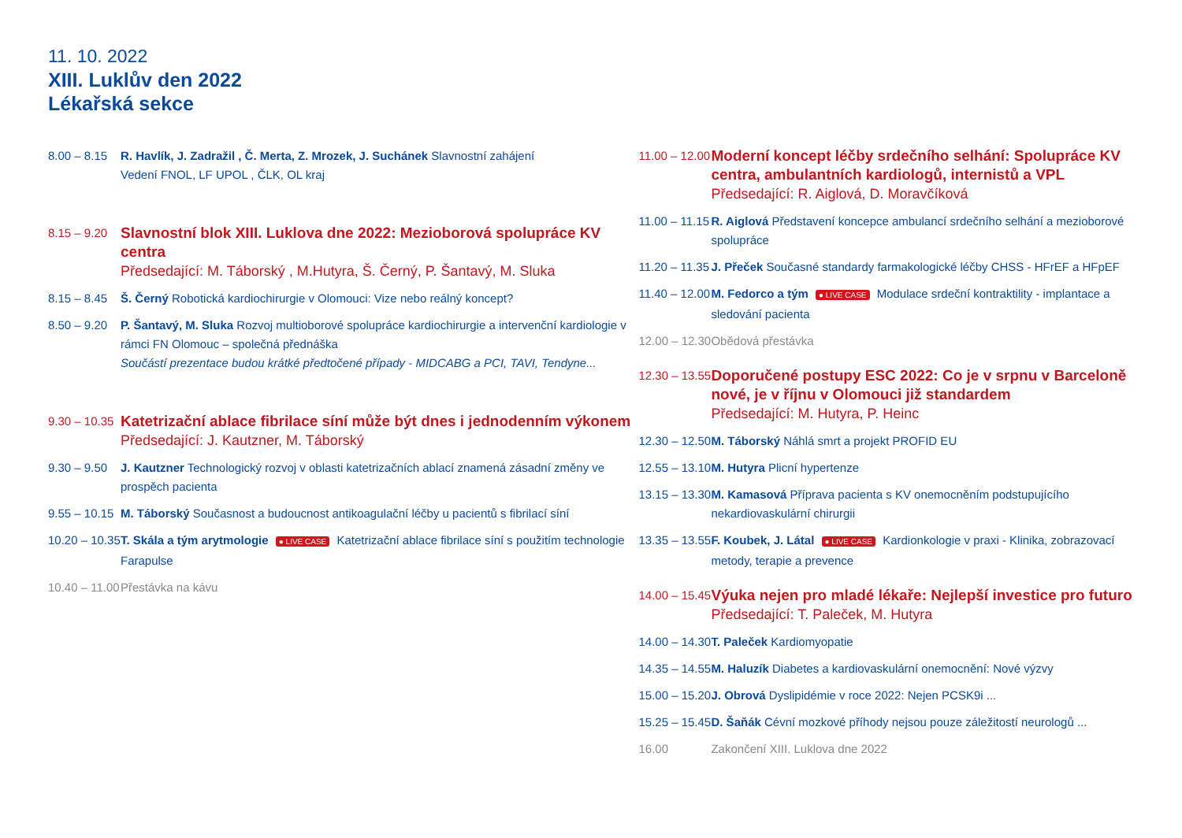11. 10. 2022
XIII. Luklův den 2022
Lékařská sekce
8.00 – 8.15
R. Havlík, J. Zadražil , Č. Merta, Z. Mrozek, J. Suchánek Slavnostní zahájení
Vedení FNOL, LF UPOL , ČLK, OL kraj
8.15 – 9.20
Slavnostní blok XIII. Luklova dne 2022: Mezioborová spolupráce KV centra
Předsedající: M. Táborský , M.Hutyra, Š. Černý, P. Šantavý, M. Sluka
8.15 – 8.45
Š. Černý Robotická kardiochirurgie v Olomouci: Vize nebo reálný koncept?
8.50 – 9.20
P. Šantavý, M. Sluka Rozvoj multioborové spolupráce kardiochirurgie a intervenční kardiologie v rámci FN Olomouc – společná přednáška
Součástí prezentace budou krátké předtočené případy - MIDCABG a PCI, TAVI, Tendyne...
9.30 – 10.35
Katetrizační ablace fibrilace síní může být dnes i jednodenním výkonem
Předsedající: J. Kautzner, M. Táborský
9.30 – 9.50
J. Kautzner Technologický rozvoj v oblasti katetrizačních ablací znamená zásadní změny ve prospěch pacienta
9.55 – 10.15
M. Táborský Současnost a budoucnost antikoagulační léčby u pacientů s fibrilací síní
10.20 – 10.35
T. Skála a tým arytmologie ● LIVE CASE Katetrizační ablace fibrilace síní s použitím technologie Farapulse
10.40 – 11.00
Přestávka na kávu
11.00 – 12.00
Moderní koncept léčby srdečního selhání: Spolupráce KV centra, ambulantních kardiologů, internistů a VPL
Předsedající: R. Aiglová, D. Moravčíková
11.00 – 11.15
R. Aiglová Představení koncepce ambulancí srdečního selhání a mezioborové spolupráce
11.20 – 11.35
J. Přeček Současné standardy farmakologické léčby CHSS - HFrEF a HFpEF
11.40 – 12.00
M. Fedorco a tým ● LIVE CASE Modulace srdeční kontraktility - implantace a sledování pacienta
12.00 – 12.30
Obědová přestávka
12.30 – 13.55
Doporučené postupy ESC 2022: Co je v srpnu v Barceloně nové, je v říjnu v Olomouci již standardem
Předsedající: M. Hutyra, P. Heinc
12.30 – 12.50
M. Táborský Náhlá smrt a projekt PROFID EU
12.55 – 13.10
M. Hutyra Plicní hypertenze
13.15 – 13.30
M. Kamasová Příprava pacienta s KV onemocněním podstupujícího nekardiovaskulární chirurgii
13.35 – 13.55
F. Koubek, J. Látal ● LIVE CASE Kardionkologie v praxi - Klinika, zobrazovací metody, terapie a prevence
14.00 – 15.45
Výuka nejen pro mladé lékaře: Nejlepší investice pro futuro
Předsedající: T. Paleček, M. Hutyra
14.00 – 14.30
T. Paleček Kardiomyopatie
14.35 – 14.55
M. Haluzík Diabetes a kardiovaskulární onemocnění: Nové výzvy
15.00 – 15.20
J. Obrová Dyslipidémie v roce 2022: Nejen PCSK9i ...
15.25 – 15.45
D. Šaňák Cévní mozkové příhody nejsou pouze záležitostí neurologů ...
16.00 Zakončení XIII. Luklova dne 2022